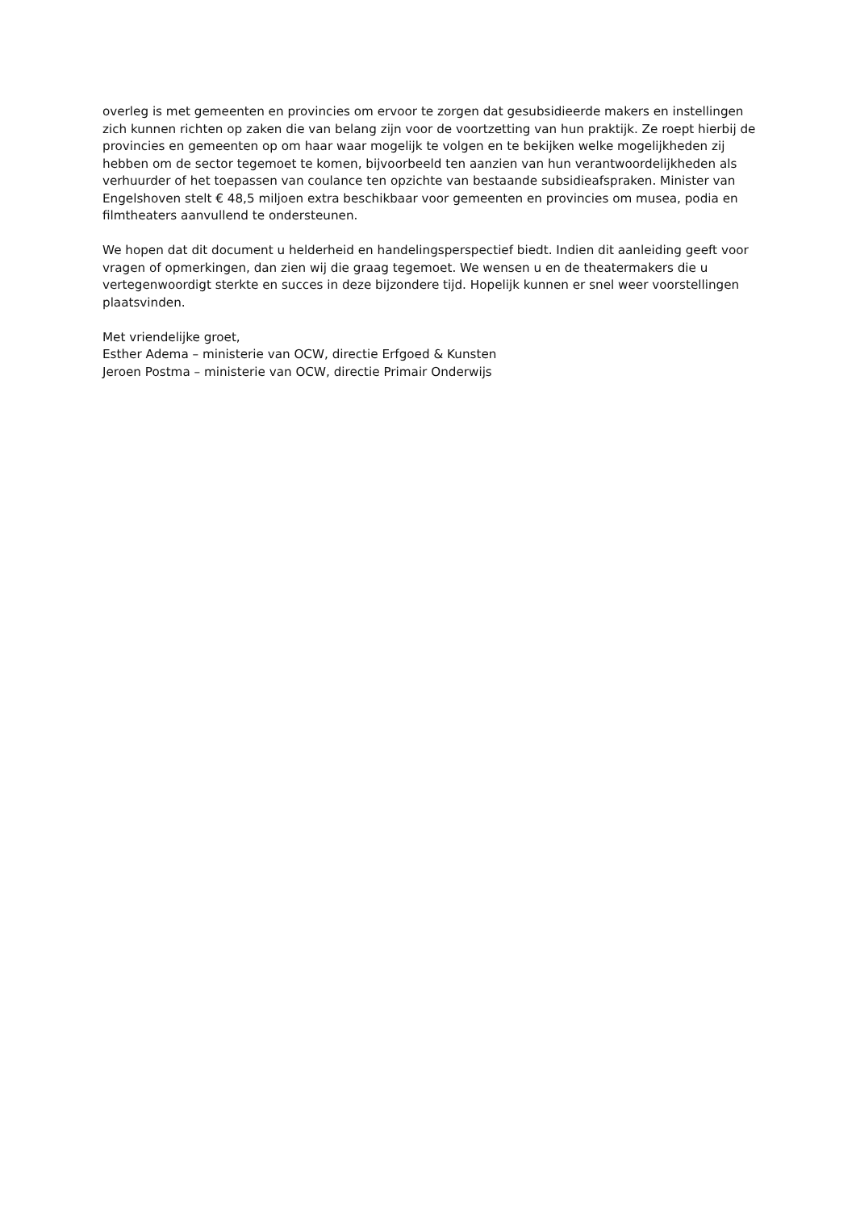overleg is met gemeenten en provincies om ervoor te zorgen dat gesubsidieerde makers en instellingen zich kunnen richten op zaken die van belang zijn voor de voortzetting van hun praktijk. Ze roept hierbij de provincies en gemeenten op om haar waar mogelijk te volgen en te bekijken welke mogelijkheden zij hebben om de sector tegemoet te komen, bijvoorbeeld ten aanzien van hun verantwoordelijkheden als verhuurder of het toepassen van coulance ten opzichte van bestaande subsidieafspraken. Minister van Engelshoven stelt € 48,5 miljoen extra beschikbaar voor gemeenten en provincies om musea, podia en filmtheaters aanvullend te ondersteunen.
We hopen dat dit document u helderheid en handelingsperspectief biedt. Indien dit aanleiding geeft voor vragen of opmerkingen, dan zien wij die graag tegemoet. We wensen u en de theatermakers die u vertegenwoordigt sterkte en succes in deze bijzondere tijd. Hopelijk kunnen er snel weer voorstellingen plaatsvinden.
Met vriendelijke groet,
Esther Adema – ministerie van OCW, directie Erfgoed & Kunsten
Jeroen Postma – ministerie van OCW, directie Primair Onderwijs